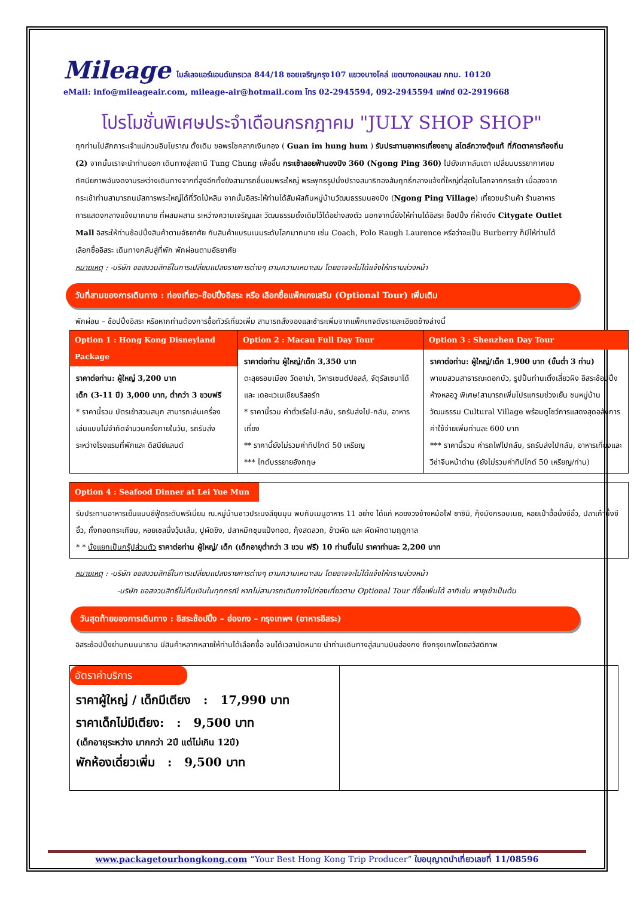Mileage
ไมล์เลจแอร์แอนด์แทรเวล 844/18 ซอยเจริญกรุง107 แขวงบางโคล่ เขตบางคอแหลม กทม. 10120
eMail: info@mileageair.com, mileage-air@hotmail.com โทร 02-2945594, 092-2945594 แฟกซ์ 02-2919668
โปรโมชั่นพิเศษประจำเดือนกรกฎาคม "JULY SHOP SHOP"
ทุกท่านไปสักการะเจ้าแม่กวนอิมโบราณ ดั้งเดิม ขอพรโชคลาภเงินทอง ( Guan im hung hum ) รับประทานอาหารเที่ยงชาบู สไตล์กวางตุ้งแท้ ที่ภัตตาคารท้องถิ่น (2) จากนั้นเราจะนำท่านออก เดินทางสู่สถานี Tung Chung เพื่อขึ้น กระเช้าลอยฟ้านองปิง 360 (Ngong Ping 360) ไปยังเกาะลันเตา เปลี่ยนบรรยากาศชมทัศนียภาพอันงดงามระหว่างเดินทางจากที่สูงอีกทั้งยังสามารถชื่นชมพระใหญ่ พระพุทธรูปนั่งปรางสมาธิทองสัมฤทธิ์กลางแจ้งที่ใหญ่ที่สุดในโลกจากกระเช้า เมื่อลงจากกระเช้าท่านสามารถนมัสการพระใหญ่ได้ที่วัดโป่หลิน จากนั้นอิสระให้ท่านได้สัมผัสกับหมู่บ้านวัฒนธรรมนองปิง (Ngong Ping Village) เที่ยวชมร้านค้า ร้านอาหาร การแสดงกลางแจ้งมากมาย ที่ผสมผสาน ระหว่างความเจริญและ วัฒนธรรมดั้งเดิมไว้ได้อย่างลงตัว นอกจากนี้ยังให้ท่านได้อิสระ ช็อปปิ้ง ที่ห้างดัง Citygate Outlet Mall อิสระให้ท่านช้อปปิ้งสินค้าตามอัธยาศัย กับสินค้าแบรนเนมระดับโลกมากมาย เช่น Coach, Polo Raugh Laurence หรือว่าจะเป็น Burberry ก็มีให้ท่านได้เลือกซื้ออิสระ เดินทางกลับสู่ที่พัก พักผ่อนตามอัธยาศัย
หมายเหตุ : -บริษัท ขอสงวนสิทธิ์ในการเปลี่ยนแปลงรายการต่างๆ ตามความเหมาะสม โดยอาจจะไม่ได้แจ้งให้ทราบล่วงหน้า
วันที่สามของการเดินทาง : ท่องเที่ยว-ช๊อปปิ้งอิสระ หรือ เลือกซื้อแพ็กเกจเสริม (Optional Tour) เพิ่มเติม
พักผ่อน – ช๊อปปิ้งอิสระ หรือหากท่านต้องการซื้อทัวร์เที่ยวเพิ่ม สามารถสั่งจองและชำระเพิ่มจากแพ็กเกจดังรายละเอียดข้างล่างนี้
| Option 1 : Hong Kong Disneyland Package ราคาต่อท่าน: ผู้ใหญ่ 3,200 บาท เด็ก (3-11 ปี) 3,000 บาท, ต่ำกว่า 3 ขวบฟรี * ราคานี้รวม บัตรเข้าสวนสนุก สามารถเล่นเครื่องเล่นแบบไม่จำกัดจำนวนครั้งภายในวัน, รถรับส่ง ระหว่างโรงแรมที่พักและ ดิสนีย์แลนด์ | Option 2 : Macau Full Day Tour ราคาต่อท่าน ผู้ใหญ่/เด็ก 3,350 บาท ตะลุยรอบเมือง วัดอาม่า, วิหารเซนต์ปอลล์, จัตุรัสเซนาโด้ และ เดอะเวเนเชียนรีสอร์ท * ราคานี้รวม ค่าตั๋วเรือไป-กลับ, รถรับส่งไป-กลับ, อาหารเที่ยง ** ราคานี้ยังไม่รวมค่าทิปไกด์ 50 เหรียญ *** ไกด์บรรยายอังกฤษ | Option 3 : Shenzhen Day Tour ราคาต่อท่าน: ผู้ใหญ่/เด็ก 1,900 บาท (ขั้นต่ำ 3 ท่าน) พาชมสวนสาธารณะดอกบัว, รูปปั้นท่านเติ้งเสี่ยวผิง อิสระช้อปปิ้งห้างหลอวู พิเศษ!สามารถเพิ่มโปรแกรมช่วงเย็น ชมหมู่บ้านวัฒนธรรม Cultural Village พร้อมดูโชว์การแสดงสุดอลังการ ค่าใช้จ่ายเพิ่มท่านละ 600 บาท *** ราคานี้รวม ค่ารถไฟไปกลับ, รถรับส่งไปกลับ, อาหารเที่ยงและวีซ่าจีนหน้าด่าน (ยังไม่รวมค่าทิปไกด์ 50 เหรียญ/ท่าน) |
| Option 4 : Seafood Dinner at Lei Yue Mun รับประทานอาหารเย็นแบบซีฟู้ดระดับพรีเมี่ยม ณ.หมู่บ้านชาวประมงลียุนมุน พบกับเมนูอาหาร 11 อย่าง ได้แก่ หอยงวงช้างหม้อไฟ ซาซิมิ, กุ้งมังกรอบเนย, หอยเป๋าฮื้อนึ่งซีอิ้ว, ปลาเก๋านึ่งซีอิ้ว, กั้งทอดกระเทียม, หอยเชลนึ่งวุ้นเส้น, ปูผัดขิง, ปลาหมึกชุบแป้งทอด, กุ้งสดลวก, ข้าวผัด และ ผัดผักตามฤดูกาล * * นั่งแยกเป็นกรุ๊ปส่วนตัว ราคาต่อท่าน ผู้ใหญ่/ เด็ก (เด็กอายุต่ำกว่า 3 ขวบ ฟรี) 10 ท่านขึ้นไป ราคาท่านละ 2,200 บาท |
หมายเหตุ : -บริษัท ขอสงวนสิทธิ์ในการเปลี่ยนแปลงรายการต่างๆ ตามความเหมาะสม โดยอาจจะไม่ได้แจ้งให้ทราบล่วงหน้า
-บริษัท ขอสงวนสิทธิ์ไม่คืนเงินในทุกกรณี หากไม่สามารถเดินทางไปท่องเที่ยวตาม Optional Tour ที่ซื้อเพิ่มได้ อาทิเช่น พายุเข้าเป็นต้น
วันสุดท้ายของการเดินทาง : อิสระช้อปปิ้ง – ฮ่องกง – กรุงเทพฯ (อาหารอิสระ)
อิสระช้อปปิ้งย่านถนนนาธาน มีสินค้าหลากหลายให้ท่านได้เลือกซื้อ จนได้เวลานัดหมาย นำท่านเดินทางสู่สนามบินฮ่องกง ถึงกรุงเทพโดยสวัสดิภาพ
| อัตราค่าบริการ ราคาผู้ใหญ่ / เด็กมีเตียง : 17,990 บาท ราคาเด็กไม่มีเตียง: : 9,500 บาท (เด็กอายุระหว่าง มากกว่า 2ปี แต่ไม่เกิน 12ปี) พักห้องเดี่ยวเพิ่ม : 9,500 บาท | |
www.packagetourhongkong.com “Your Best Hong Kong Trip Producer” ใบอนุญาตนำเที่ยวเลขที่ 11/08596